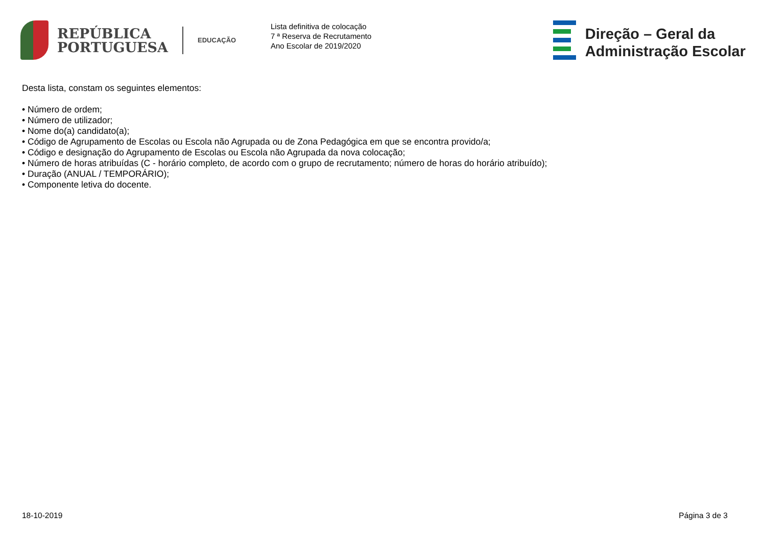REPÚBLICA
PORTUGUESA
EDUCAÇÃO
Lista definitiva de colocação
7 ª Reserva de Recrutamento
Ano Escolar de 2019/2020
Direção – Geral da
Administração Escolar
Desta lista, constam os seguintes elementos:
• Número de ordem;
• Número de utilizador;
• Nome do(a) candidato(a);
• Código de Agrupamento de Escolas ou Escola não Agrupada ou de Zona Pedagógica em que se encontra provido/a;
• Código e designação do Agrupamento de Escolas ou Escola não Agrupada da nova colocação;
• Número de horas atribuídas (C - horário completo, de acordo com o grupo de recrutamento; número de horas do horário atribuído);
• Duração (ANUAL / TEMPORÁRIO);
• Componente letiva do docente.
18-10-2019 Página 3 de 3